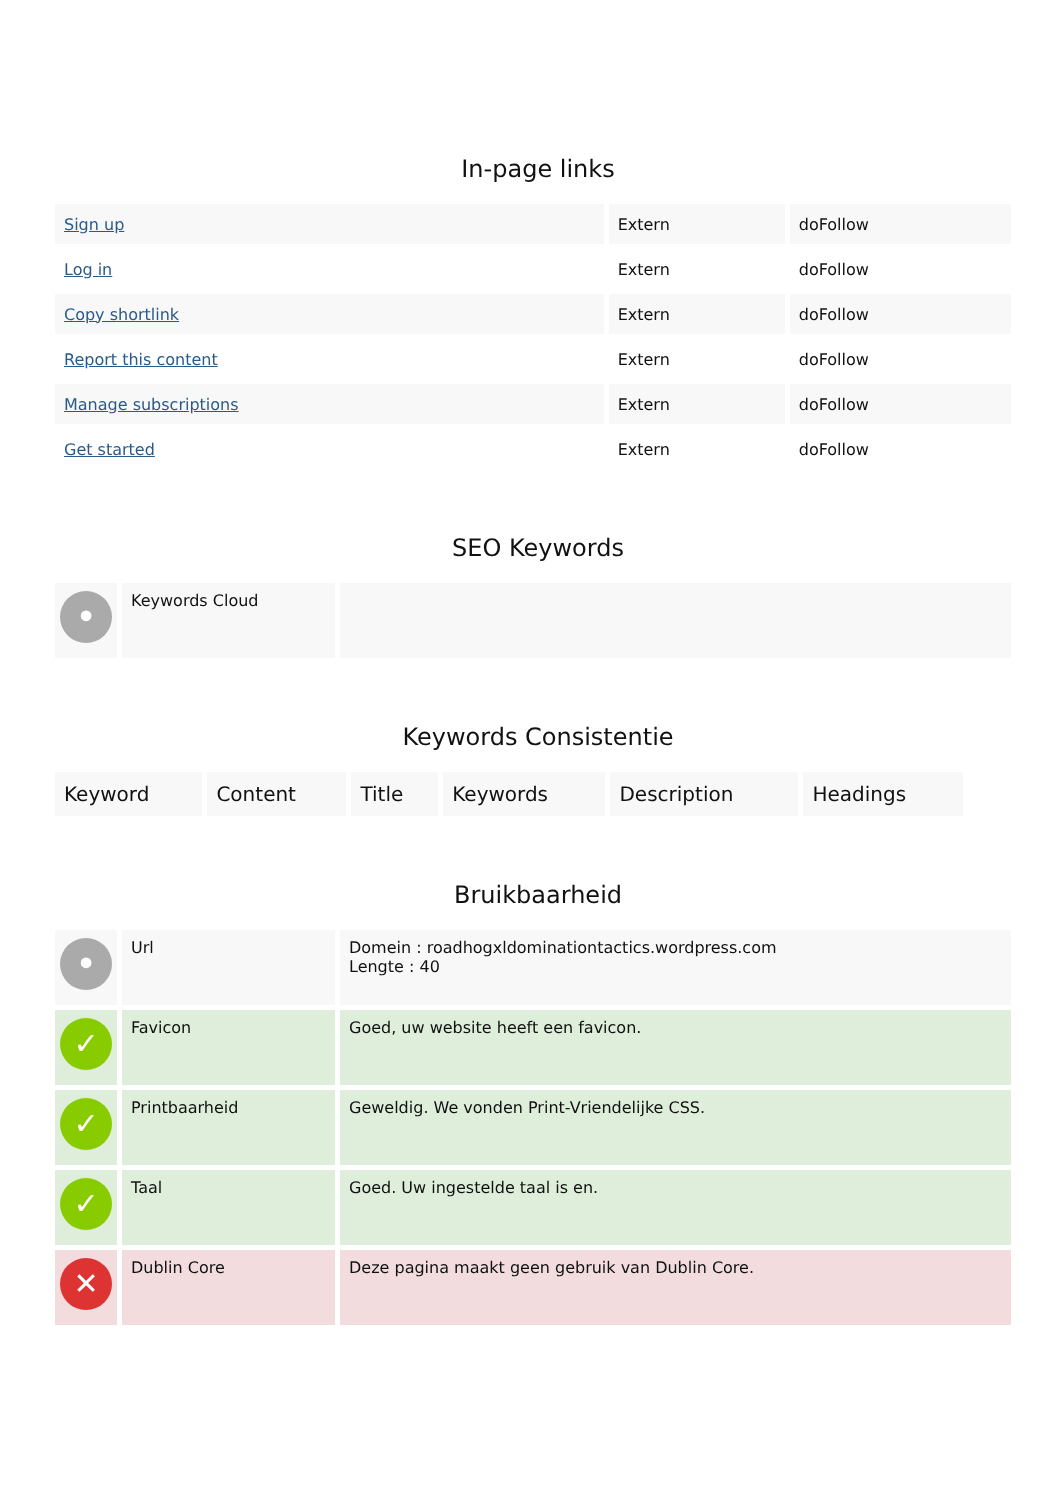In-page links
| Sign up | Extern | doFollow |
| Log in | Extern | doFollow |
| Copy shortlink | Extern | doFollow |
| Report this content | Extern | doFollow |
| Manage subscriptions | Extern | doFollow |
| Get started | Extern | doFollow |
SEO Keywords
| • | Keywords Cloud | |
Keywords Consistentie
| Keyword | Content | Title | Keywords | Description | Headings |
Bruikbaarheid
| • | Url | Domein : roadhogxldominationtactics.wordpress.com Lengte : 40 |
| ✓ | Favicon | Goed, uw website heeft een favicon. |
| ✓ | Printbaarheid | Geweldig. We vonden Print-Vriendelijke CSS. |
| ✓ | Taal | Goed. Uw ingestelde taal is en. |
| ✕ | Dublin Core | Deze pagina maakt geen gebruik van Dublin Core. |